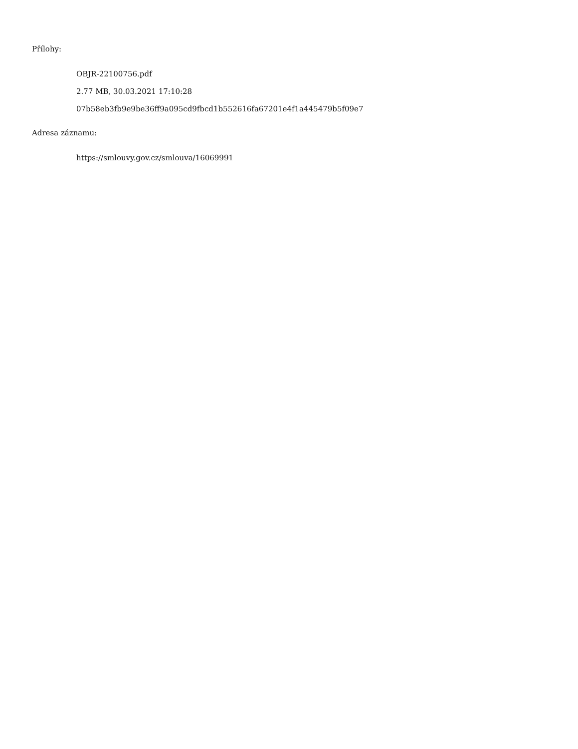Přílohy:
OBJR-22100756.pdf
2.77 MB, 30.03.2021 17:10:28
07b58eb3fb9e9be36ff9a095cd9fbcd1b552616fa67201e4f1a445479b5f09e7
Adresa záznamu:
https://smlouvy.gov.cz/smlouva/16069991